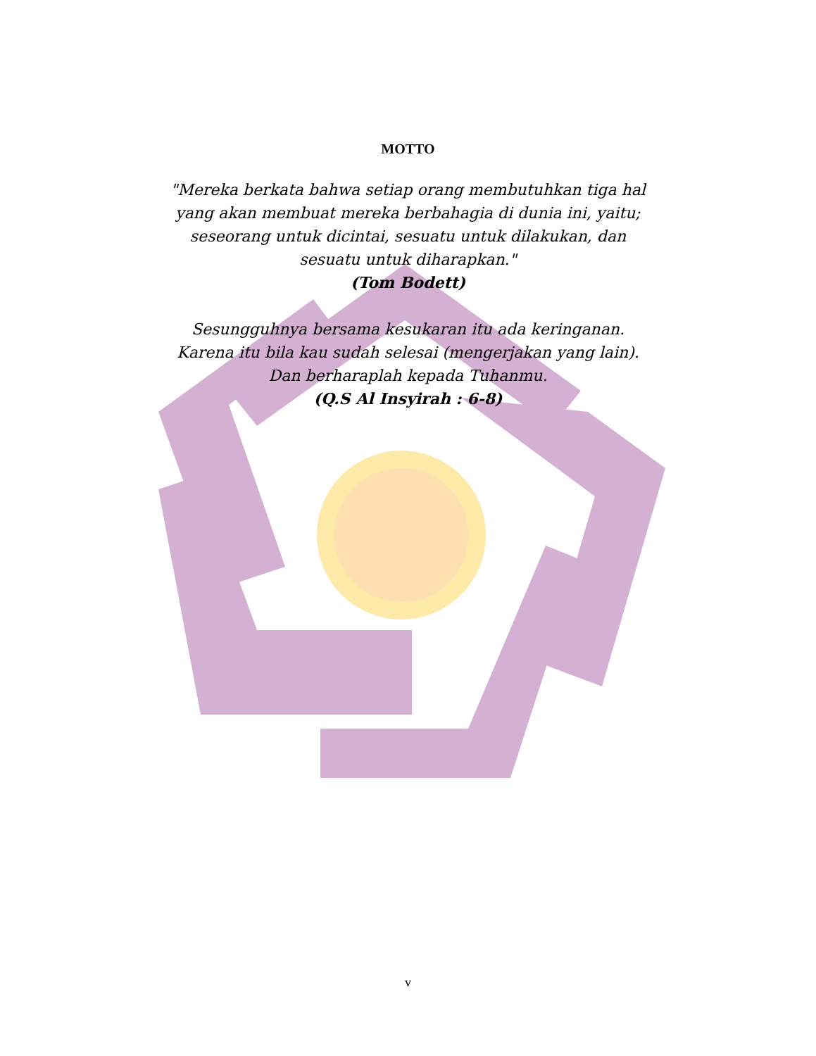MOTTO
"Mereka berkata bahwa setiap orang membutuhkan tiga hal
yang akan membuat mereka berbahagia di dunia ini, yaitu;
seseorang untuk dicintai, sesuatu untuk dilakukan, dan
sesuatu untuk diharapkan."
(Tom Bodett)
Sesungguhnya bersama kesukaran itu ada keringanan.
Karena itu bila kau sudah selesai (mengerjakan yang lain).
Dan berharaplah kepada Tuhanmu.
(Q.S Al Insyirah : 6-8)
v